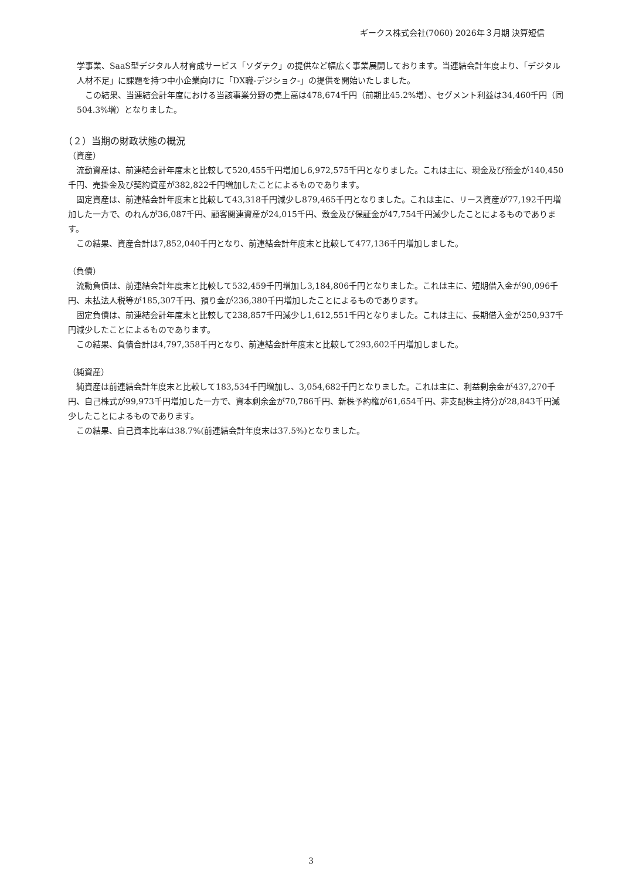ギークス株式会社(7060) 2026年３月期 決算短信
学事業、SaaS型デジタル人材育成サービス「ソダテク」の提供など幅広く事業展開しております。当連結会計年度より、「デジタル人材不足」に課題を持つ中小企業向けに「DX職-デジショク-」の提供を開始いたしました。
　この結果、当連結会計年度における当該事業分野の売上高は478,674千円（前期比45.2%増）、セグメント利益は34,460千円（同504.3%増）となりました。
（２）当期の財政状態の概況
（資産）
　流動資産は、前連結会計年度末と比較して520,455千円増加し6,972,575千円となりました。これは主に、現金及び預金が140,450千円、売掛金及び契約資産が382,822千円増加したことによるものであります。
　固定資産は、前連結会計年度末と比較して43,318千円減少し879,465千円となりました。これは主に、リース資産が77,192千円増加した一方で、のれんが36,087千円、顧客関連資産が24,015千円、敷金及び保証金が47,754千円減少したことによるものであります。
　この結果、資産合計は7,852,040千円となり、前連結会計年度末と比較して477,136千円増加しました。
（負債）
　流動負債は、前連結会計年度末と比較して532,459千円増加し3,184,806千円となりました。これは主に、短期借入金が90,096千円、未払法人税等が185,307千円、預り金が236,380千円増加したことによるものであります。
　固定負債は、前連結会計年度末と比較して238,857千円減少し1,612,551千円となりました。これは主に、長期借入金が250,937千円減少したことによるものであります。
　この結果、負債合計は4,797,358千円となり、前連結会計年度末と比較して293,602千円増加しました。
（純資産）
　純資産は前連結会計年度末と比較して183,534千円増加し、3,054,682千円となりました。これは主に、利益剰余金が437,270千円、自己株式が99,973千円増加した一方で、資本剰余金が70,786千円、新株予約権が61,654千円、非支配株主持分が28,843千円減少したことによるものであります。
　この結果、自己資本比率は38.7%(前連結会計年度末は37.5%)となりました。
3